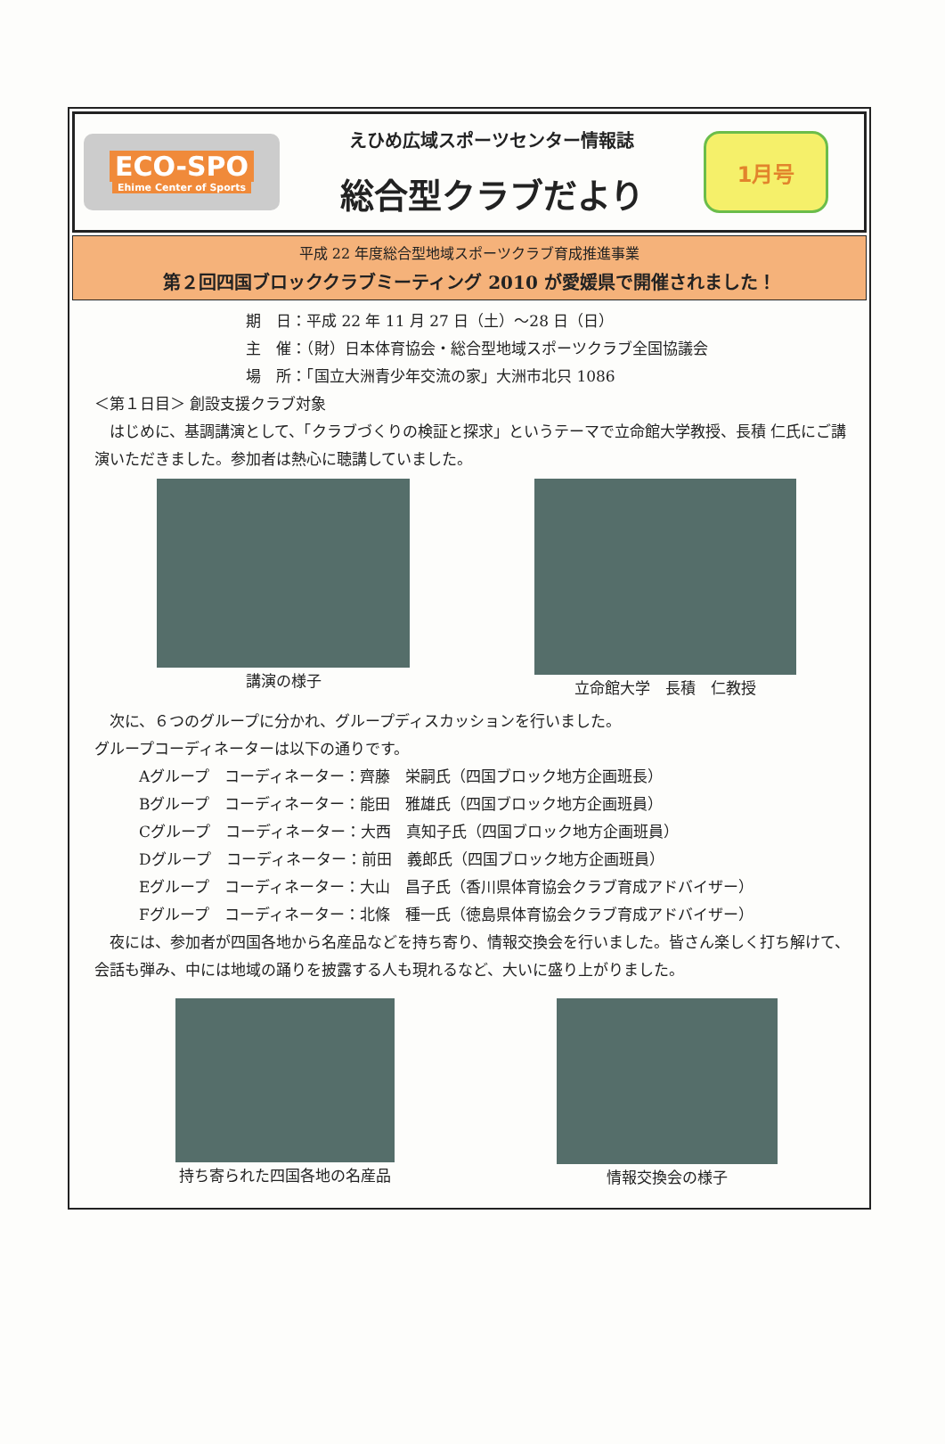ECO-SPO
Ehime Center of Sports
えひめ広域スポーツセンター情報誌
総合型クラブだより
1月号
平成 22 年度総合型地域スポーツクラブ育成推進事業
第２回四国ブロッククラブミーティング 2010 が愛媛県で開催されました！
期　日：平成 22 年 11 月 27 日（土）～28 日（日）
主　催：（財）日本体育協会・総合型地域スポーツクラブ全国協議会
場　所：「国立大洲青少年交流の家」大洲市北只 1086
＜第１日目＞ 創設支援クラブ対象
　はじめに、基調講演として、「クラブづくりの検証と探求」というテーマで立命館大学教授、長積 仁氏にご講演いただきました。参加者は熱心に聴講していました。
講演の様子 立命館大学　長積　仁教授
　次に、６つのグループに分かれ、グループディスカッションを行いました。
グループコーディネーターは以下の通りです。
Aグループ　コーディネーター：齊藤　栄嗣氏（四国ブロック地方企画班長）
Bグループ　コーディネーター：能田　雅雄氏（四国ブロック地方企画班員）
Cグループ　コーディネーター：大西　真知子氏（四国ブロック地方企画班員）
Dグループ　コーディネーター：前田　義郎氏（四国ブロック地方企画班員）
Eグループ　コーディネーター：大山　昌子氏（香川県体育協会クラブ育成アドバイザー）
Fグループ　コーディネーター：北條　種一氏（徳島県体育協会クラブ育成アドバイザー）
　夜には、参加者が四国各地から名産品などを持ち寄り、情報交換会を行いました。皆さん楽しく打ち解けて、会話も弾み、中には地域の踊りを披露する人も現れるなど、大いに盛り上がりました。
持ち寄られた四国各地の名産品 情報交換会の様子